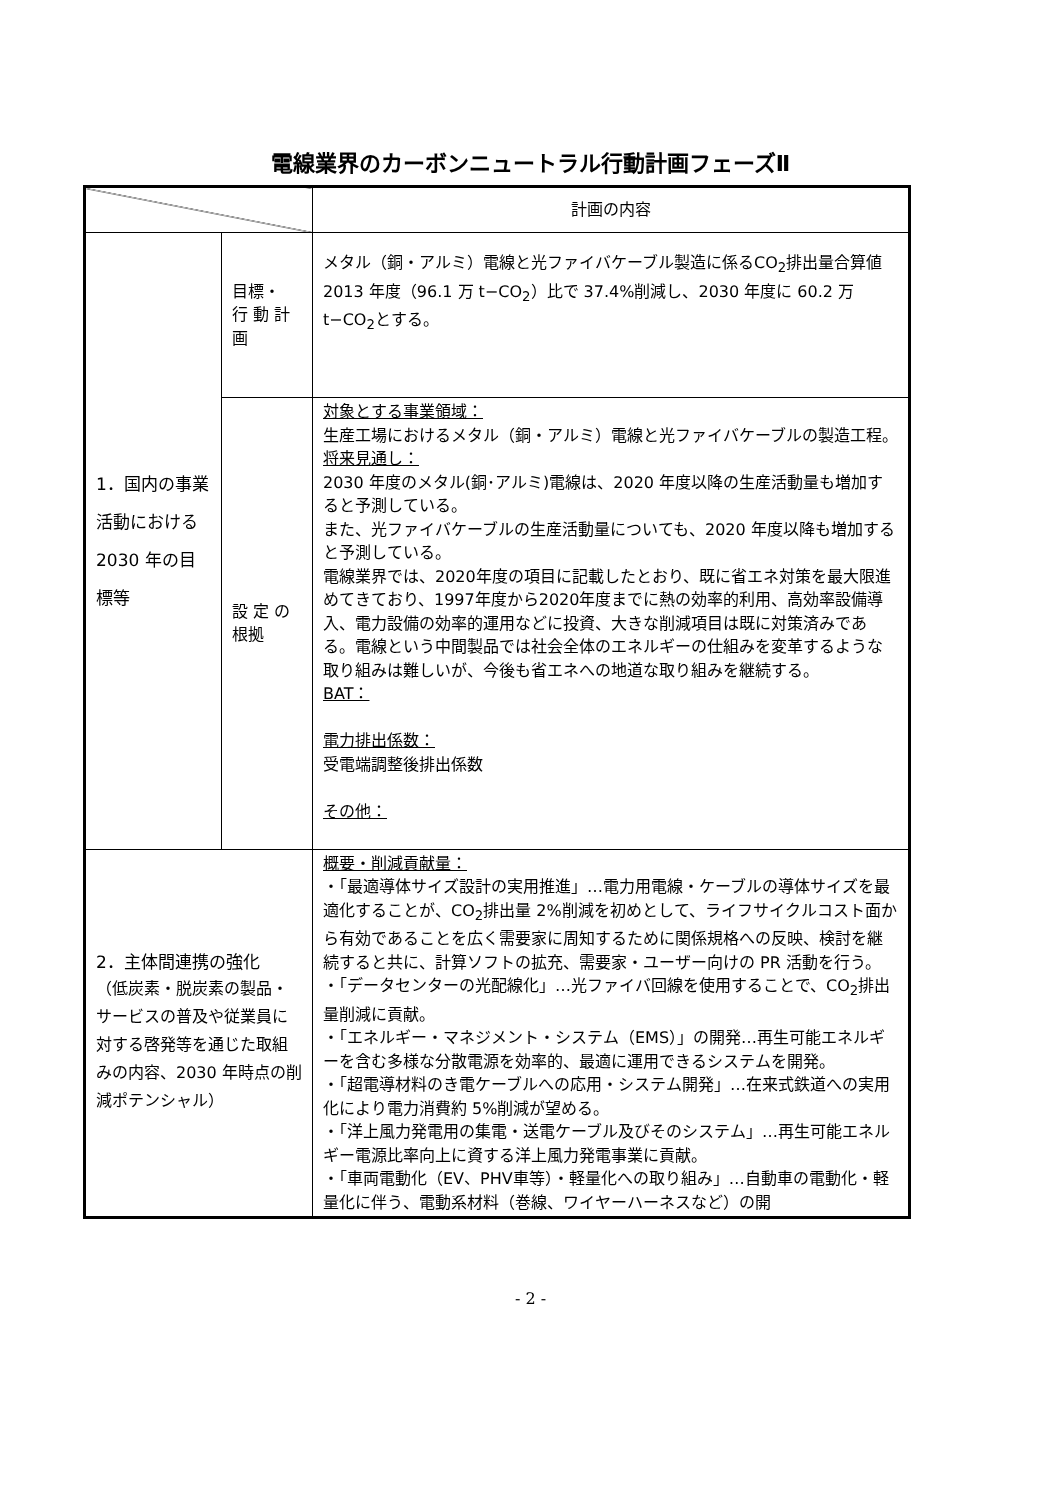電線業界のカーボンニュートラル行動計画フェーズⅡ
| | | 計画の内容 |
| --- | --- | --- |
| 1．国内の事業活動における 2030 年の目標等 | 目標・ 行 動 計 画 | メタル（銅・アルミ）電線と光ファイバケーブル製造に係るCO<sub>2</sub>排出量合算値 2013 年度（96.1 万 t−CO<sub>2</sub>）比で 37.4%削減し、2030 年度に 60.2 万 t−CO<sub>2</sub>とする。 |
| | 設 定 の 根拠 | 対象とする事業領域： 生産工場におけるメタル（銅・アルミ）電線と光ファイバケーブルの製造工程。 将来見通し： 2030 年度のメタル(銅･アルミ)電線は、2020 年度以降の生産活動量も増加すると予測している。 また、光ファイバケーブルの生産活動量についても、2020 年度以降も増加すると予測している。 電線業界では、2020年度の項目に記載したとおり、既に省エネ対策を最大限進めてきており、1997年度から2020年度までに熱の効率的利用、高効率設備導入、電力設備の効率的運用などに投資、大きな削減項目は既に対策済みである。電線という中間製品では社会全体のエネルギーの仕組みを変革するような取り組みは難しいが、今後も省エネへの地道な取り組みを継続する。 BAT： 電力排出係数： 受電端調整後排出係数 その他： |
| 2．主体間連携の強化 （低炭素・脱炭素の製品・サービスの普及や従業員に対する啓発等を通じた取組みの内容、2030 年時点の削減ポテンシャル） | | 概要・削減貢献量： ・「最適導体サイズ設計の実用推進」…電力用電線・ケーブルの導体サイズを最適化することが、CO<sub>2</sub>排出量 2%削減を初めとして、ライフサイクルコスト面から有効であることを広く需要家に周知するために関係規格への反映、検討を継続すると共に、計算ソフトの拡充、需要家・ユーザー向けの PR 活動を行う。 ・「データセンターの光配線化」…光ファイバ回線を使用することで、CO<sub>2</sub>排出量削減に貢献。 ・「エネルギー・マネジメント・システム（EMS）」の開発…再生可能エネルギーを含む多様な分散電源を効率的、最適に運用できるシステムを開発。 ・「超電導材料のき電ケーブルへの応用・システム開発」…在来式鉄道への実用化により電力消費約 5%削減が望める。 ・「洋上風力発電用の集電・送電ケーブル及びそのシステム」…再生可能エネルギー電源比率向上に資する洋上風力発電事業に貢献。 ・「車両電動化（EV、PHV車等）・軽量化への取り組み」…自動車の電動化・軽量化に伴う、電動系材料（巻線、ワイヤーハーネスなど）の開 |
- 2 -